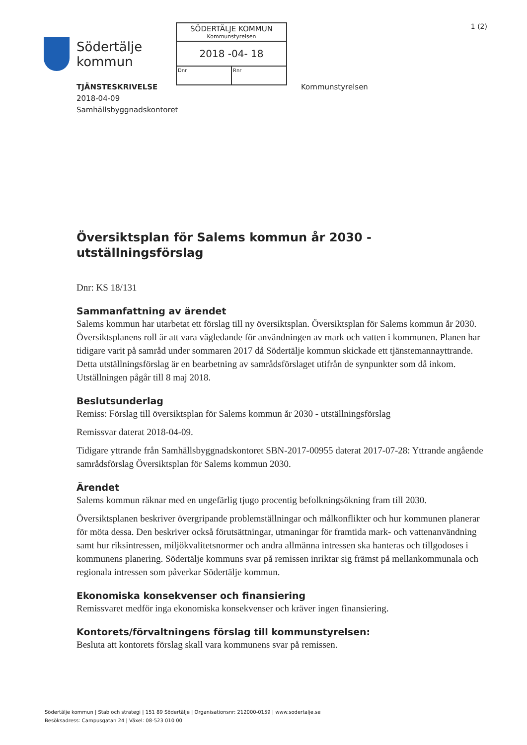Södertälje
kommun
SÖDERTÄLJE KOMMUN
Kommunstyrelsen
2018 -04- 18
Dnr Rnr
1 (2)
TJÄNSTESKRIVELSE
2018-04-09
Samhällsbyggnadskontoret
Kommunstyrelsen
Översiktsplan för Salems kommun år 2030 - utställningsförslag
Dnr: KS 18/131
Sammanfattning av ärendet
Salems kommun har utarbetat ett förslag till ny översiktsplan. Översiktsplan för Salems kommun år 2030. Översiktsplanens roll är att vara vägledande för användningen av mark och vatten i kommunen. Planen har tidigare varit på samråd under sommaren 2017 då Södertälje kommun skickade ett tjänstemannayttrande. Detta utställningsförslag är en bearbetning av samrådsförslaget utifrån de synpunkter som då inkom. Utställningen pågår till 8 maj 2018.
Beslutsunderlag
Remiss: Förslag till översiktsplan för Salems kommun år 2030 - utställningsförslag
Remissvar daterat 2018-04-09.
Tidigare yttrande från Samhällsbyggnadskontoret SBN-2017-00955 daterat 2017-07-28: Yttrande angående samrådsförslag Översiktsplan för Salems kommun 2030.
Ärendet
Salems kommun räknar med en ungefärlig tjugo procentig befolkningsökning fram till 2030.
Översiktsplanen beskriver övergripande problemställningar och målkonflikter och hur kommunen planerar för möta dessa. Den beskriver också förutsättningar, utmaningar för framtida mark- och vattenanvändning samt hur riksintressen, miljökvalitetsnormer och andra allmänna intressen ska hanteras och tillgodoses i kommunens planering. Södertälje kommuns svar på remissen inriktar sig främst på mellankommunala och regionala intressen som påverkar Södertälje kommun.
Ekonomiska konsekvenser och finansiering
Remissvaret medför inga ekonomiska konsekvenser och kräver ingen finansiering.
Kontorets/förvaltningens förslag till kommunstyrelsen:
Besluta att kontorets förslag skall vara kommunens svar på remissen.
Södertälje kommun | Stab och strategi | 151 89 Södertälje | Organisationsnr: 212000-0159 | www.sodertalje.se
Besöksadress: Campusgatan 24 | Växel: 08-523 010 00